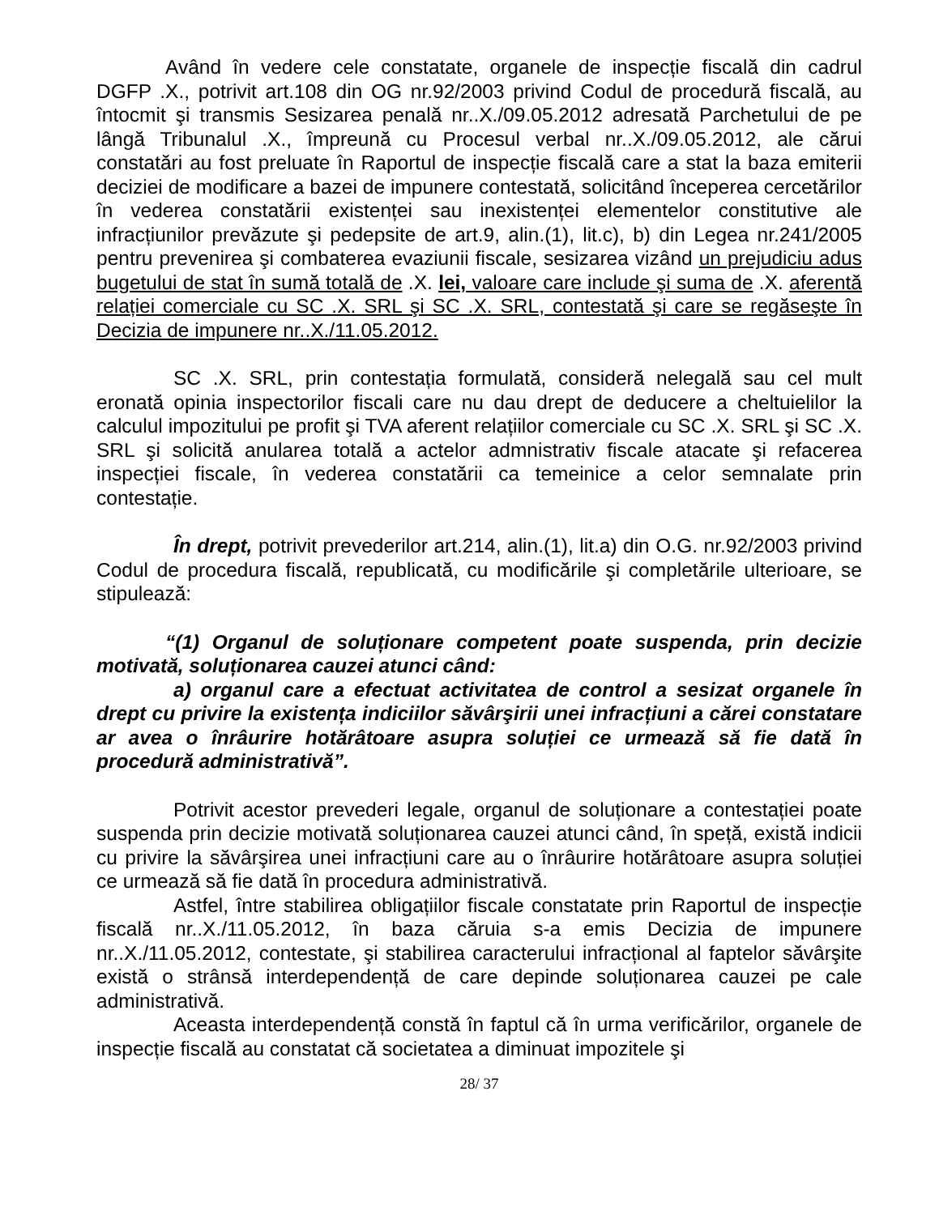Având în vedere cele constatate, organele de inspecție fiscală din cadrul DGFP .X., potrivit art.108 din OG nr.92/2003 privind Codul de procedură fiscală, au întocmit şi transmis Sesizarea penală nr..X./09.05.2012 adresată Parchetului de pe lângă Tribunalul .X., împreună cu Procesul verbal nr..X./09.05.2012, ale cărui constatări au fost preluate în Raportul de inspecție fiscală care a stat la baza emiterii deciziei de modificare a bazei de impunere contestată, solicitând începerea cercetărilor în vederea constatării existenței sau inexistenței elementelor constitutive ale infracțiunilor prevăzute şi pedepsite de art.9, alin.(1), lit.c), b) din Legea nr.241/2005 pentru prevenirea şi combaterea evaziunii fiscale, sesizarea vizând un prejudiciu adus bugetului de stat în sumă totală de .X. lei, valoare care include şi suma de .X. aferentă relației comerciale cu SC .X. SRL şi SC .X. SRL, contestată şi care se regăseşte în Decizia de impunere nr..X./11.05.2012.
SC .X. SRL, prin contestația formulată, consideră nelegală sau cel mult eronată opinia inspectorilor fiscali care nu dau drept de deducere a cheltuielilor la calculul impozitului pe profit şi TVA aferent relațiilor comerciale cu SC .X. SRL şi SC .X. SRL şi solicită anularea totală a actelor admnistrativ fiscale atacate şi refacerea inspecției fiscale, în vederea constatării ca temeinice a celor semnalate prin contestație.
În drept, potrivit prevederilor art.214, alin.(1), lit.a) din O.G. nr.92/2003 privind Codul de procedura fiscală, republicată, cu modificările şi completările ulterioare, se stipulează:
“(1) Organul de soluționare competent poate suspenda, prin decizie motivată, soluționarea cauzei atunci când:
a) organul care a efectuat activitatea de control a sesizat organele în drept cu privire la existența indiciilor săvârşirii unei infracțiuni a cărei constatare ar avea o înrâurire hotărâtoare asupra soluției ce urmează să fie dată în procedură administrativă”.
Potrivit acestor prevederi legale, organul de soluționare a contestației poate suspenda prin decizie motivată soluționarea cauzei atunci când, în speță, există indicii cu privire la săvârşirea unei infracțiuni care au o înrâurire hotărâtoare asupra soluției ce urmează să fie dată în procedura administrativă.
Astfel, între stabilirea obligațiilor fiscale constatate prin Raportul de inspecție fiscală nr..X./11.05.2012, în baza căruia s-a emis Decizia de impunere nr..X./11.05.2012, contestate, şi stabilirea caracterului infracțional al faptelor săvârşite există o strânsă interdependență de care depinde soluționarea cauzei pe cale administrativă.
Aceasta interdependență constă în faptul că în urma verificărilor, organele de inspecție fiscală au constatat că societatea a diminuat impozitele şi
28/ 37